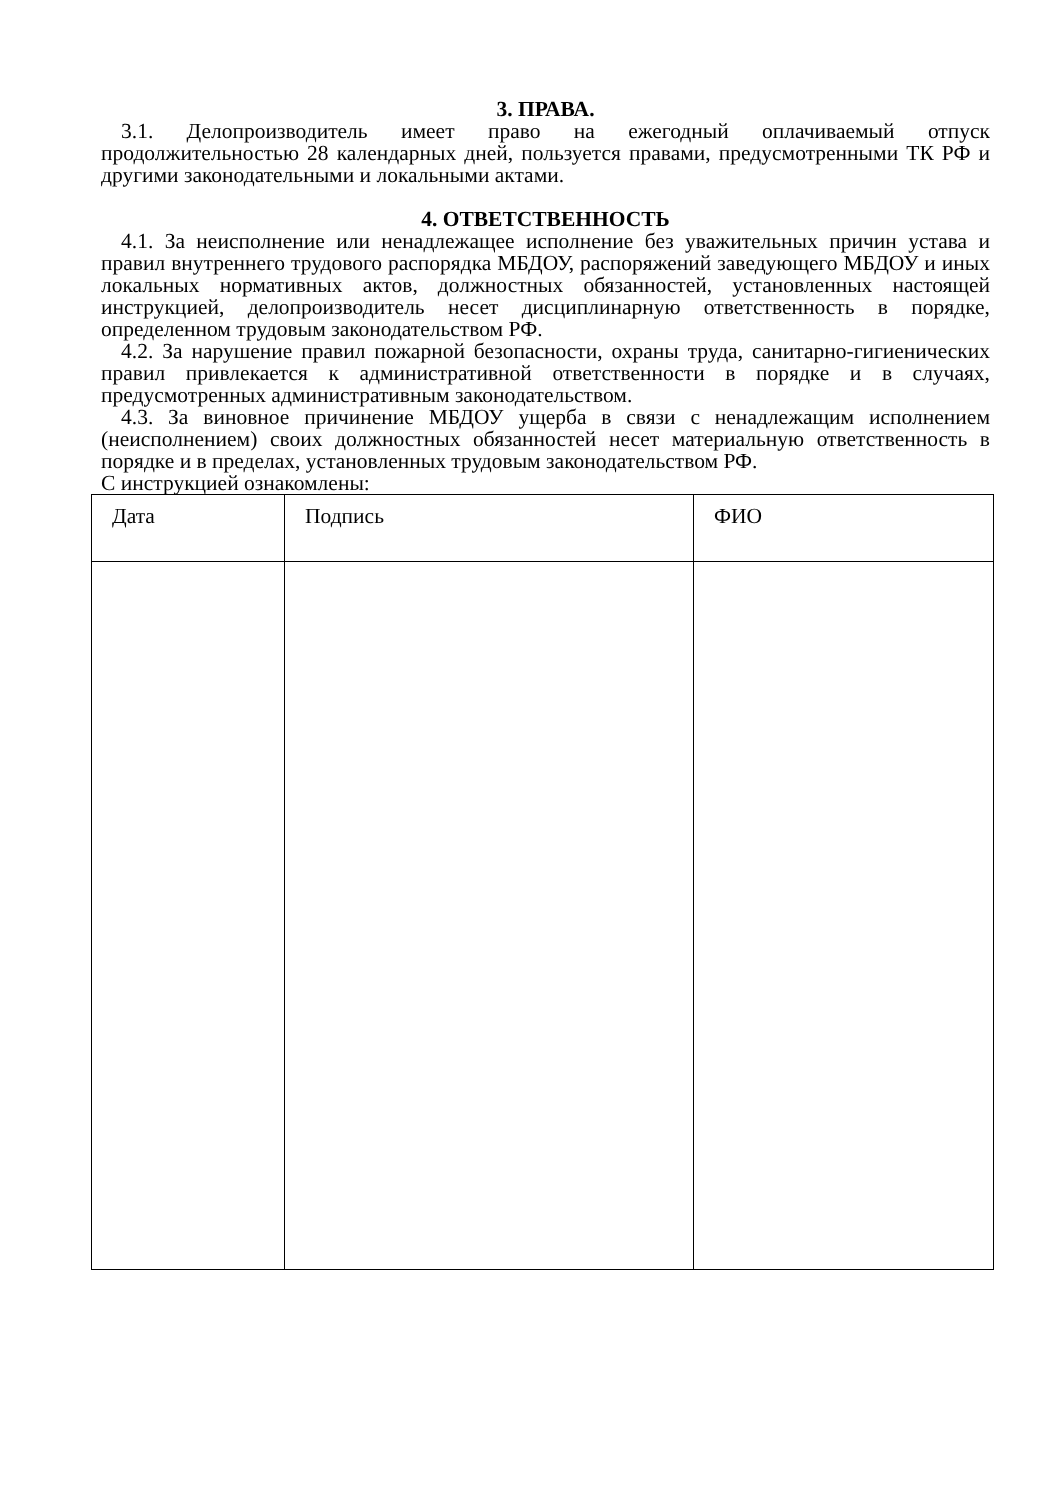3. ПРАВА.
3.1. Делопроизводитель имеет право на ежегодный оплачиваемый отпуск продолжительностью 28 календарных дней, пользуется правами, предусмотренными ТК РФ и другими законодательными и локальными актами.
4. ОТВЕТСТВЕННОСТЬ
4.1. За неисполнение или ненадлежащее исполнение без уважительных причин устава и правил внутреннего трудового распорядка МБДОУ, распоряжений заведующего МБДОУ и иных локальных нормативных актов, должностных обязанностей, установленных настоящей инструкцией, делопроизводитель несет дисциплинарную ответственность в порядке, определенном трудовым законодательством РФ.
4.2. За нарушение правил пожарной безопасности, охраны труда, санитарно-гигиенических правил привлекается к административной ответственности в порядке и в случаях, предусмотренных административным законодательством.
4.3. За виновное причинение МБДОУ ущерба в связи с ненадлежащим исполнением (неисполнением) своих должностных обязанностей несет материальную ответственность в порядке и в пределах, установленных трудовым законодательством РФ.
С инструкцией ознакомлены:
| Дата | Подпись | ФИО |
| --- | --- | --- |